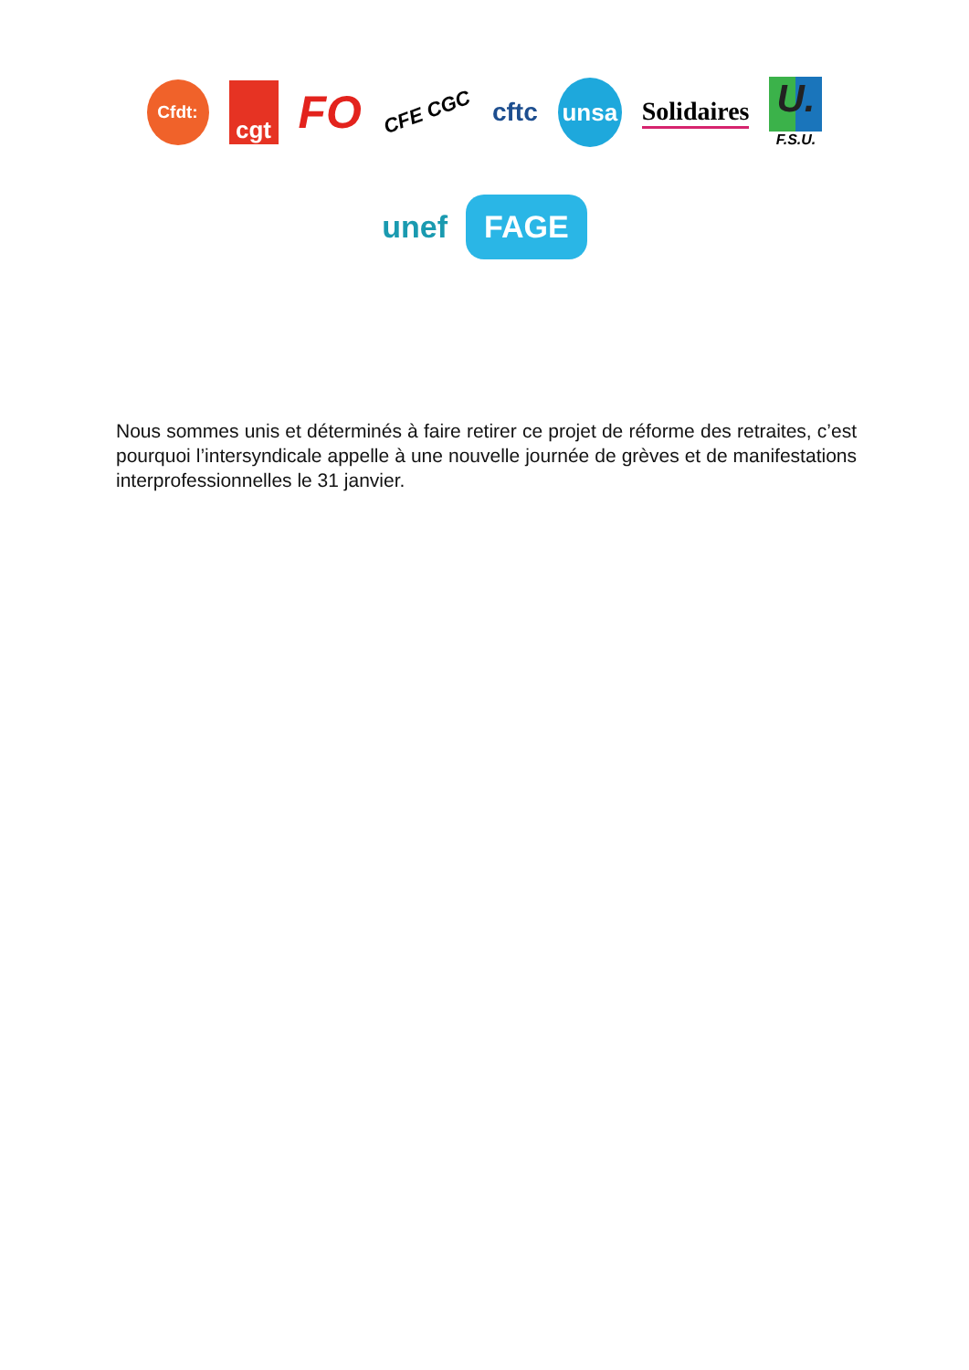Cfdt:
cgt
FO
CFE CGC
cftc
unsa
Solidaires
U.
F.S.U.
unef
FAGE
Nous sommes unis et déterminés à faire retirer ce projet de réforme des retraites, c’est pourquoi l’intersyndicale appelle à une nouvelle journée de grèves et de manifestations interprofessionnelles le 31 janvier.